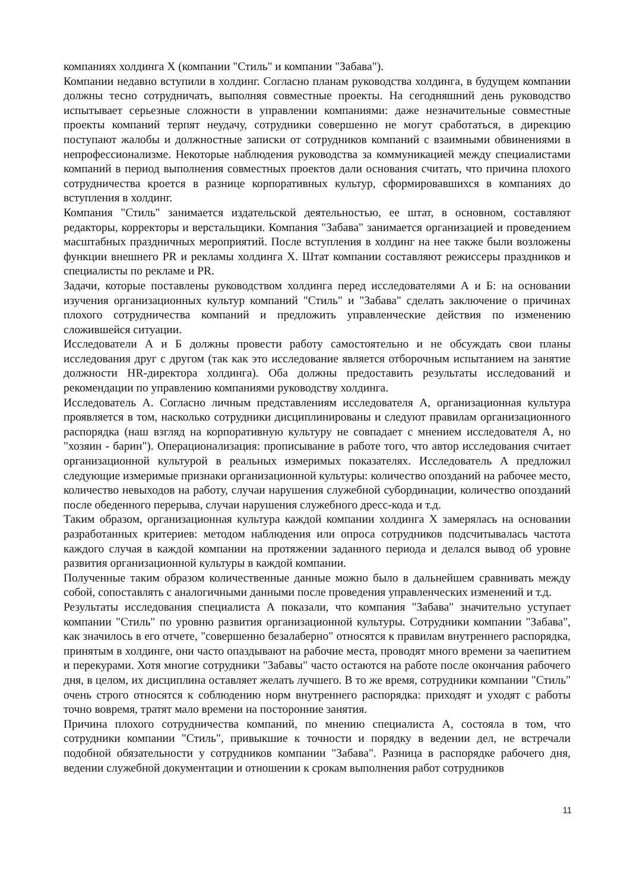компаниях холдинга X (компании "Стиль" и компании "Забава").
Компании недавно вступили в холдинг. Согласно планам руководства холдинга, в будущем компании должны тесно сотрудничать, выполняя совместные проекты. На сегодняшний день руководство испытывает серьезные сложности в управлении компаниями: даже незначительные совместные проекты компаний терпят неудачу, сотрудники совершенно не могут сработаться, в дирекцию поступают жалобы и должностные записки от сотрудников компаний с взаимными обвинениями в непрофессионализме. Некоторые наблюдения руководства за коммуникацией между специалистами компаний в период выполнения совместных проектов дали основания считать, что причина плохого сотрудничества кроется в разнице корпоративных культур, сформировавшихся в компаниях до вступления в холдинг.
Компания "Стиль" занимается издательской деятельностью, ее штат, в основном, составляют редакторы, корректоры и верстальщики. Компания "Забава" занимается организацией и проведением масштабных праздничных мероприятий. После вступления в холдинг на нее также были возложены функции внешнего PR и рекламы холдинга X. Штат компании составляют режиссеры праздников и специалисты по рекламе и PR.
Задачи, которые поставлены руководством холдинга перед исследователями А и Б: на основании изучения организационных культур компаний "Стиль" и "Забава" сделать заключение о причинах плохого сотрудничества компаний и предложить управленческие действия по изменению сложившейся ситуации.
Исследователи А и Б должны провести работу самостоятельно и не обсуждать свои планы исследования друг с другом (так как это исследование является отборочным испытанием на занятие должности HR-директора холдинга). Оба должны предоставить результаты исследований и рекомендации по управлению компаниями руководству холдинга.
Исследователь А. Согласно личным представлениям исследователя А, организационная культура проявляется в том, насколько сотрудники дисциплинированы и следуют правилам организационного распорядка (наш взгляд на корпоративную культуру не совпадает с мнением исследователя А, но "хозяин - барин"). Операционализация: прописывание в работе того, что автор исследования считает организационной культурой в реальных измеримых показателях. Исследователь А предложил следующие измеримые признаки организационной культуры: количество опозданий на рабочее место, количество невыходов на работу, случаи нарушения служебной субординации, количество опозданий после обеденного перерыва, случаи нарушения служебного дресс-кода и т.д.
Таким образом, организационная культура каждой компании холдинга X замерялась на основании разработанных критериев: методом наблюдения или опроса сотрудников подсчитывалась частота каждого случая в каждой компании на протяжении заданного периода и делался вывод об уровне развития организационной культуры в каждой компании.
Полученные таким образом количественные данные можно было в дальнейшем сравнивать между собой, сопоставлять с аналогичными данными после проведения управленческих изменений и т.д.
Результаты исследования специалиста А показали, что компания "Забава" значительно уступает компании "Стиль" по уровню развития организационной культуры. Сотрудники компании "Забава", как значилось в его отчете, "совершенно безалаберно" относятся к правилам внутреннего распорядка, принятым в холдинге, они часто опаздывают на рабочие места, проводят много времени за чаепитием и перекурами. Хотя многие сотрудники "Забавы" часто остаются на работе после окончания рабочего дня, в целом, их дисциплина оставляет желать лучшего. В то же время, сотрудники компании "Стиль" очень строго относятся к соблюдению норм внутреннего распорядка: приходят и уходят с работы точно вовремя, тратят мало времени на посторонние занятия.
Причина плохого сотрудничества компаний, по мнению специалиста А, состояла в том, что сотрудники компании "Стиль", привыкшие к точности и порядку в ведении дел, не встречали подобной обязательности у сотрудников компании "Забава". Разница в распорядке рабочего дня, ведении служебной документации и отношении к срокам выполнения работ сотрудников
11